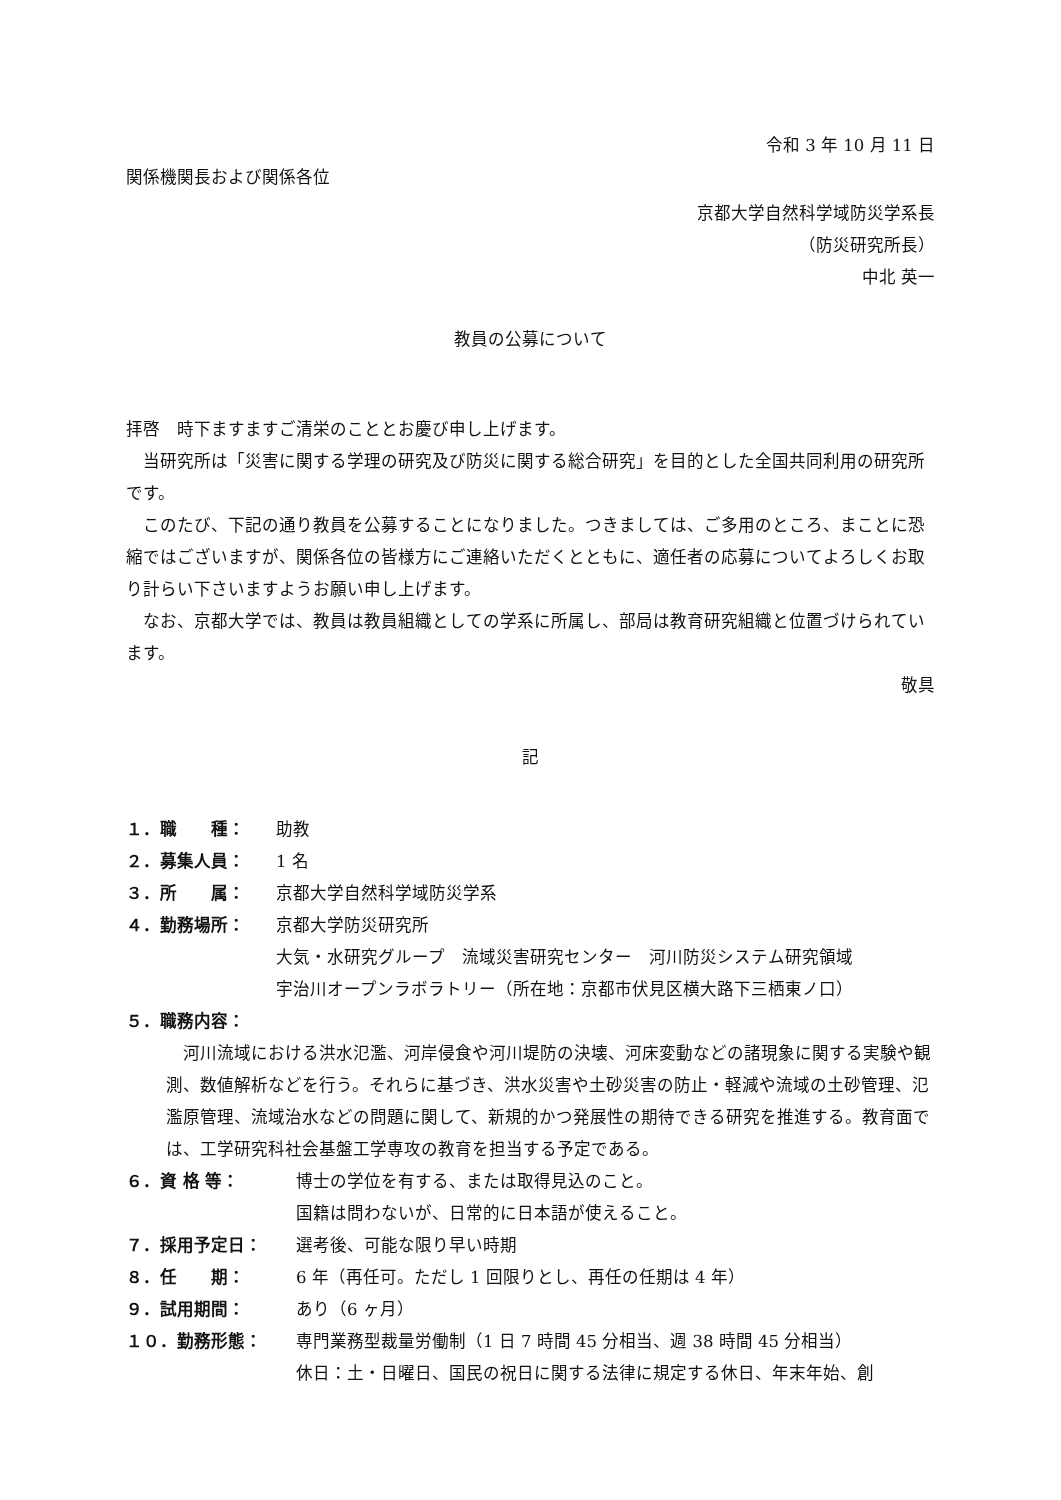令和 3 年 10 月 11 日
関係機関長および関係各位
京都大学自然科学域防災学系長
（防災研究所長）
中北 英一
教員の公募について
拝啓　時下ますますご清栄のこととお慶び申し上げます。
当研究所は「災害に関する学理の研究及び防災に関する総合研究」を目的とした全国共同利用の研究所です。
このたび、下記の通り教員を公募することになりました。つきましては、ご多用のところ、まことに恐縮ではございますが、関係各位の皆様方にご連絡いただくとともに、適任者の応募についてよろしくお取り計らい下さいますようお願い申し上げます。
なお、京都大学では、教員は教員組織としての学系に所属し、部局は教育研究組織と位置づけられています。
敬具
記
１．職　　種： 助教
２．募集人員： 1 名
３．所　　属： 京都大学自然科学域防災学系
４．勤務場所： 京都大学防災研究所
大気・水研究グループ　流域災害研究センター　河川防災システム研究領域
宇治川オープンラボラトリー（所在地：京都市伏見区横大路下三栖東ノ口）
５．職務内容：
河川流域における洪水氾濫、河岸侵食や河川堤防の決壊、河床変動などの諸現象に関する実験や観測、数値解析などを行う。それらに基づき、洪水災害や土砂災害の防止・軽減や流域の土砂管理、氾濫原管理、流域治水などの問題に関して、新規的かつ発展性の期待できる研究を推進する。教育面では、工学研究科社会基盤工学専攻の教育を担当する予定である。
６．資 格 等： 博士の学位を有する、または取得見込のこと。
国籍は問わないが、日常的に日本語が使えること。
７．採用予定日： 選考後、可能な限り早い時期
８．任　　期： 6 年（再任可。ただし 1 回限りとし、再任の任期は 4 年）
９．試用期間： あり（6 ヶ月）
１０．勤務形態： 専門業務型裁量労働制（1 日 7 時間 45 分相当、週 38 時間 45 分相当）
休日：土・日曜日、国民の祝日に関する法律に規定する休日、年末年始、創